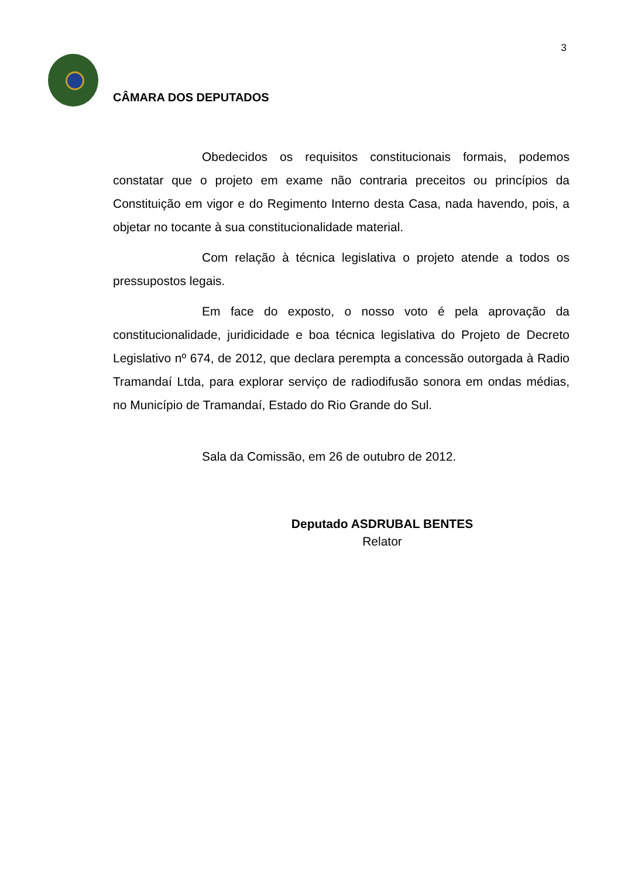3
CÂMARA DOS DEPUTADOS
Obedecidos os requisitos constitucionais formais, podemos constatar que o projeto em exame não contraria preceitos ou princípios da Constituição em vigor e do Regimento Interno desta Casa, nada havendo, pois, a objetar no tocante à sua constitucionalidade material.
Com relação à técnica legislativa o projeto atende a todos os pressupostos legais.
Em face do exposto, o nosso voto é pela aprovação da constitucionalidade, juridicidade e boa técnica legislativa do Projeto de Decreto Legislativo nº 674, de 2012, que declara perempta a concessão outorgada à Radio Tramandaí Ltda, para explorar serviço de radiodifusão sonora em ondas médias, no Município de Tramandaí, Estado do Rio Grande do Sul.
Sala da Comissão, em 26 de outubro de 2012.
Deputado ASDRUBAL BENTES
Relator